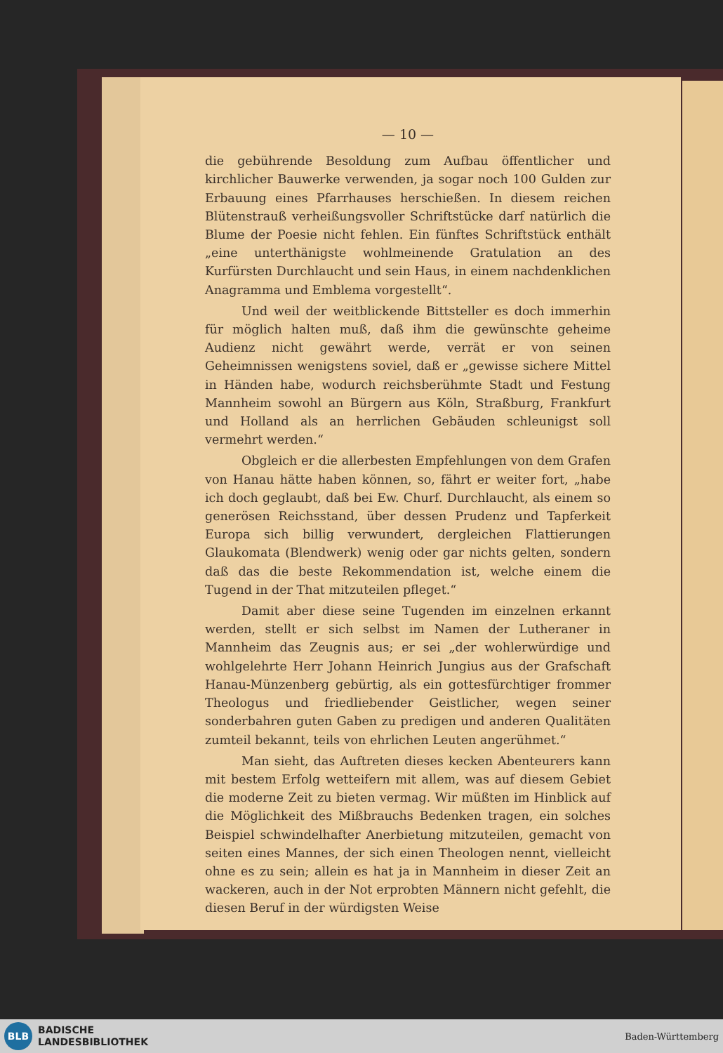— 10 —
die gebührende Besoldung zum Aufbau öffentlicher und kirchlicher Bauwerke verwenden, ja sogar noch 100 Gulden zur Erbauung eines Pfarrhauses herschießen. In diesem reichen Blütenstrauß verheißungsvoller Schriftstücke darf natürlich die Blume der Poesie nicht fehlen. Ein fünftes Schriftstück enthält „eine unterthänigste wohlmeinende Gratulation an des Kurfürsten Durchlaucht und sein Haus, in einem nachdenklichen Anagramma und Emblema vorgestellt“.
Und weil der weitblickende Bittsteller es doch immerhin für möglich halten muß, daß ihm die gewünschte geheime Audienz nicht gewährt werde, verrät er von seinen Geheimnissen wenigstens soviel, daß er „gewisse sichere Mittel in Händen habe, wodurch reichsberühmte Stadt und Festung Mannheim sowohl an Bürgern aus Köln, Straßburg, Frankfurt und Holland als an herrlichen Gebäuden schleunigst soll vermehrt werden.“
Obgleich er die allerbesten Empfehlungen von dem Grafen von Hanau hätte haben können, so, fährt er weiter fort, „habe ich doch geglaubt, daß bei Ew. Churf. Durchlaucht, als einem so generösen Reichsstand, über dessen Prudenz und Tapferkeit Europa sich billig verwundert, dergleichen Flattierungen Glaukomata (Blendwerk) wenig oder gar nichts gelten, sondern daß das die beste Rekommendation ist, welche einem die Tugend in der That mitzuteilen pfleget.“
Damit aber diese seine Tugenden im einzelnen erkannt werden, stellt er sich selbst im Namen der Lutheraner in Mannheim das Zeugnis aus; er sei „der wohlerwürdige und wohlgelehrte Herr Johann Heinrich Jungius aus der Grafschaft Hanau-Münzenberg gebürtig, als ein gottesfürchtiger frommer Theologus und friedliebender Geistlicher, wegen seiner sonderbahren guten Gaben zu predigen und anderen Qualitäten zumteil bekannt, teils von ehrlichen Leuten angerühmet.“
Man sieht, das Auftreten dieses kecken Abenteurers kann mit bestem Erfolg wetteifern mit allem, was auf diesem Gebiet die moderne Zeit zu bieten vermag. Wir müßten im Hinblick auf die Möglichkeit des Mißbrauchs Bedenken tragen, ein solches Beispiel schwindelhafter Anerbietung mitzuteilen, gemacht von seiten eines Mannes, der sich einen Theologen nennt, vielleicht ohne es zu sein; allein es hat ja in Mannheim in dieser Zeit an wackeren, auch in der Not erprobten Männern nicht gefehlt, die diesen Beruf in der würdigsten Weise
BLB
BADISCHE
LANDESBIBLIOTHEK
Baden-Württemberg